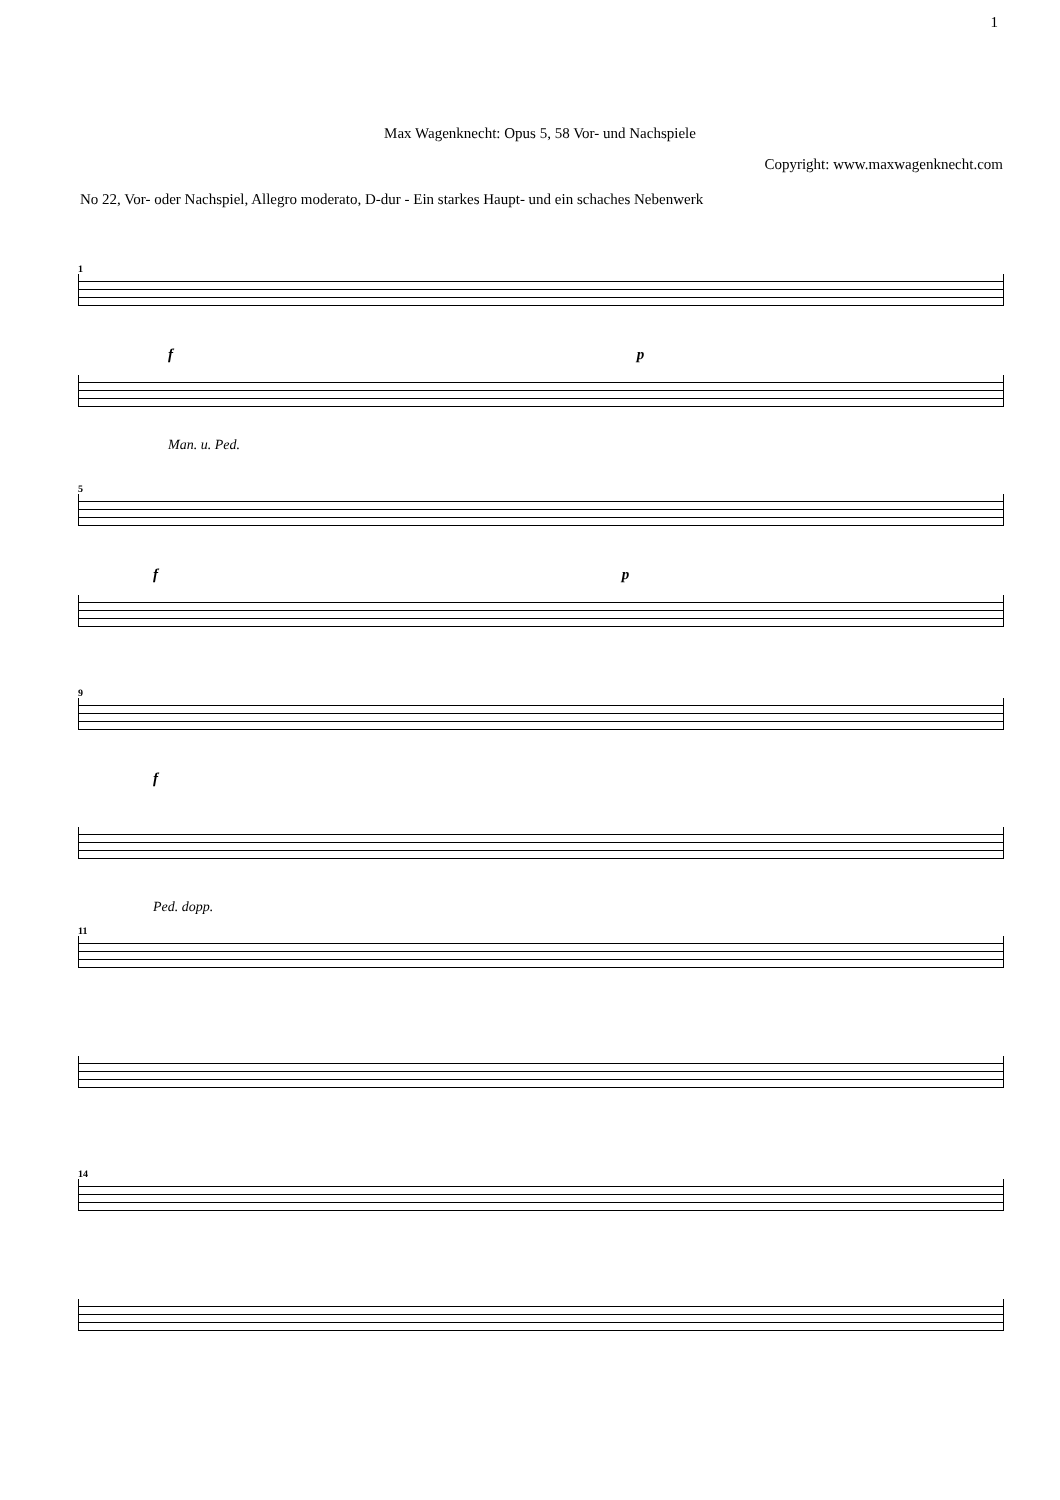1
Max Wagenknecht: Opus 5, 58 Vor- und Nachspiele
Copyright: www.maxwagenknecht.com
No 22, Vor- oder Nachspiel, Allegro moderato, D-dur - Ein starkes Haupt- und ein schaches Nebenwerk
1
f p
Man. u. Ped.
5
f p
9
f
Ped. dopp.
11
14